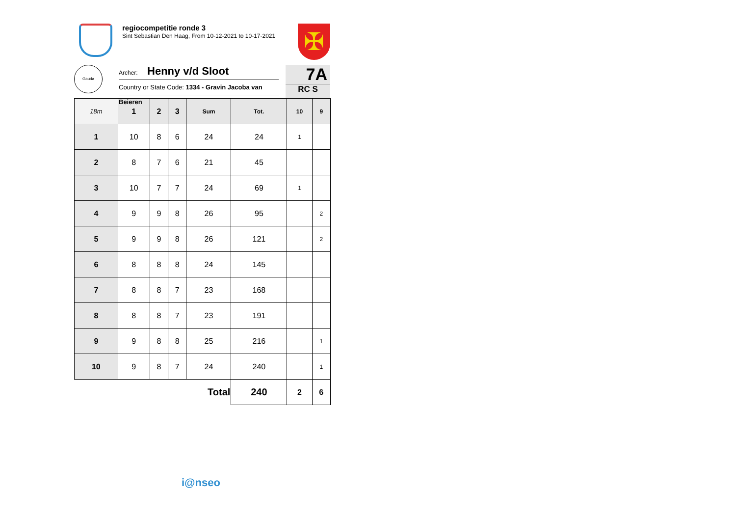regiocompetitie ronde 3
Sint Sebastian Den Haag, From 10-12-2021 to 10-17-2021
✠
Gouda
Archer: Henny v/d Sloot
Country or State Code: 1334 - Gravin Jacoba van Beieren
7A
RC S
| 18m | 1 | 2 | 3 | Sum | Tot. | 10 | 9 |
| --- | --- | --- | --- | --- | --- | --- | --- |
| 1 | 10 | 8 | 6 | 24 | 24 | 1 | |
| 2 | 8 | 7 | 6 | 21 | 45 | | |
| 3 | 10 | 7 | 7 | 24 | 69 | 1 | |
| 4 | 9 | 9 | 8 | 26 | 95 | | 2 |
| 5 | 9 | 9 | 8 | 26 | 121 | | 2 |
| 6 | 8 | 8 | 8 | 24 | 145 | | |
| 7 | 8 | 8 | 7 | 23 | 168 | | |
| 8 | 8 | 8 | 7 | 23 | 191 | | |
| 9 | 9 | 8 | 8 | 25 | 216 | | 1 |
| 10 | 9 | 8 | 7 | 24 | 240 | | 1 |
| Total | | | | | 240 | 2 | 6 |
i@nseo